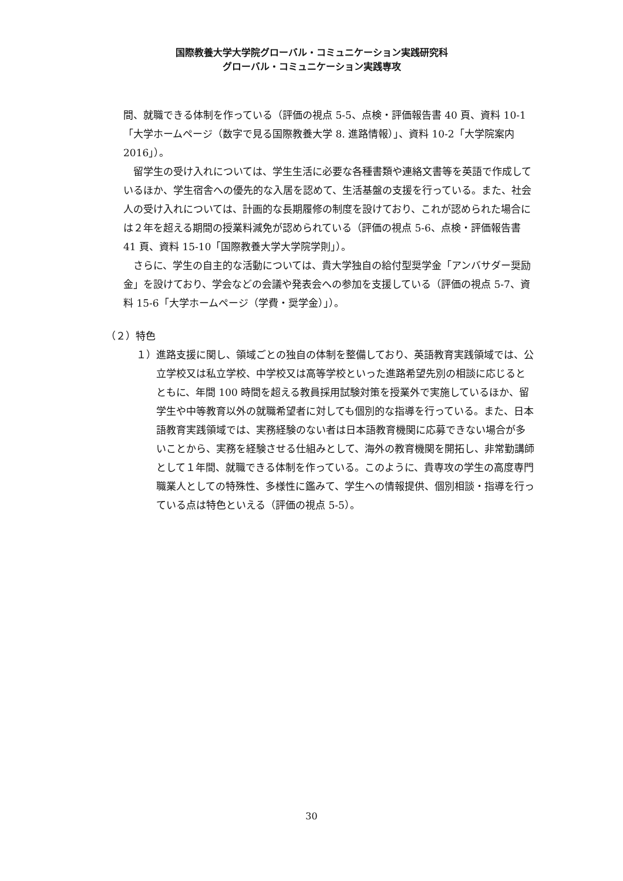国際教養大学大学院グローバル・コミュニケーション実践研究科
グローバル・コミュニケーション実践専攻
間、就職できる体制を作っている（評価の視点 5-5、点検・評価報告書 40 頁、資料 10-1「大学ホームページ（数字で見る国際教養大学 8. 進路情報）」、資料 10-2「大学院案内 2016」）。
留学生の受け入れについては、学生生活に必要な各種書類や連絡文書等を英語で作成しているほか、学生宿舎への優先的な入居を認めて、生活基盤の支援を行っている。また、社会人の受け入れについては、計画的な長期履修の制度を設けており、これが認められた場合には２年を超える期間の授業料減免が認められている（評価の視点 5-6、点検・評価報告書 41 頁、資料 15-10「国際教養大学大学院学則」）。
さらに、学生の自主的な活動については、貴大学独自の給付型奨学金「アンバサダー奨励金」を設けており、学会などの会議や発表会への参加を支援している（評価の視点 5-7、資料 15-6「大学ホームページ（学費・奨学金）」）。
（２）特色
１）進路支援に関し、領域ごとの独自の体制を整備しており、英語教育実践領域では、公立学校又は私立学校、中学校又は高等学校といった進路希望先別の相談に応じるとともに、年間 100 時間を超える教員採用試験対策を授業外で実施しているほか、留学生や中等教育以外の就職希望者に対しても個別的な指導を行っている。また、日本語教育実践領域では、実務経験のない者は日本語教育機関に応募できない場合が多いことから、実務を経験させる仕組みとして、海外の教育機関を開拓し、非常勤講師として１年間、就職できる体制を作っている。このように、貴専攻の学生の高度専門職業人としての特殊性、多様性に鑑みて、学生への情報提供、個別相談・指導を行っている点は特色といえる（評価の視点 5-5）。
30